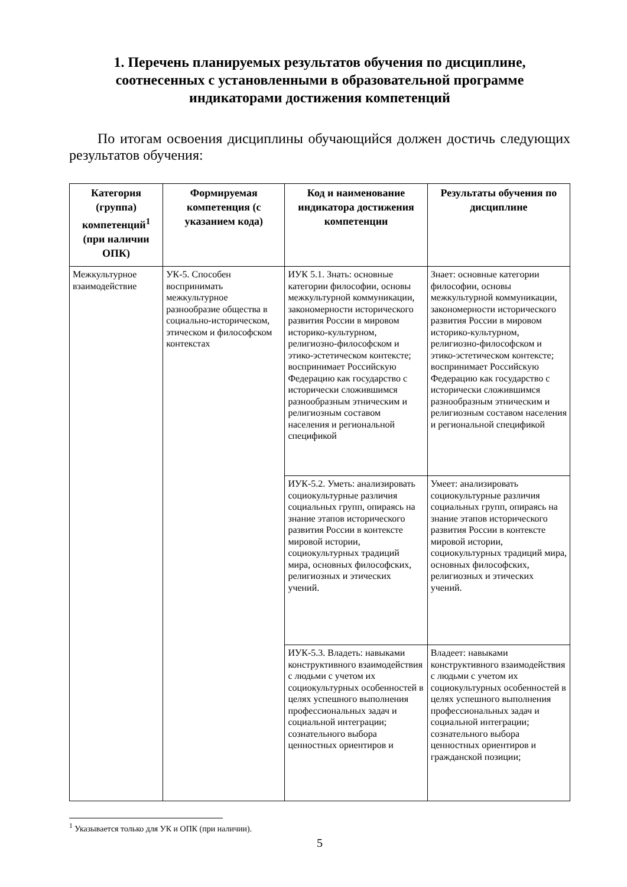1. Перечень планируемых результатов обучения по дисциплине, соотнесенных с установленными в образовательной программе индикаторами достижения компетенций
По итогам освоения дисциплины обучающийся должен достичь следующих результатов обучения:
| Категория (группа) компетенций<sup>1</sup> (при наличии ОПК) | Формируемая компетенция (с указанием кода) | Код и наименование индикатора достижения компетенции | Результаты обучения по дисциплине |
| --- | --- | --- | --- |
| Межкультурное взаимодействие | УК-5. Способен воспринимать межкультурное разнообразие общества в социально-историческом, этическом и философском контекстах | ИУК 5.1. Знать: основные категории философии, основы межкультурной коммуникации, закономерности исторического развития России в мировом историко-культурном, религиозно-философском и этико-эстетическом контексте; воспринимает Российскую Федерацию как государство с исторически сложившимся разнообразным этническим и религиозным составом населения и региональной спецификой | Знает: основные категории философии, основы межкультурной коммуникации, закономерности исторического развития России в мировом историко-культурном, религиозно-философском и этико-эстетическом контексте; воспринимает Российскую Федерацию как государство с исторически сложившимся разнообразным этническим и религиозным составом населения и региональной спецификой |
| | | ИУК-5.2. Уметь: анализировать социокультурные различия социальных групп, опираясь на знание этапов исторического развития России в контексте мировой истории, социокультурных традиций мира, основных философских, религиозных и этических учений. | Умеет: анализировать социокультурные различия социальных групп, опираясь на знание этапов исторического развития России в контексте мировой истории, социокультурных традиций мира, основных философских, религиозных и этических учений. |
| | | ИУК-5.3. Владеть: навыками конструктивного взаимодействия с людьми с учетом их социокультурных особенностей в целях успешного выполнения профессиональных задач и социальной интеграции; сознательного выбора ценностных ориентиров и | Владеет: навыками конструктивного взаимодействия с людьми с учетом их социокультурных особенностей в целях успешного выполнения профессиональных задач и социальной интеграции; сознательного выбора ценностных ориентиров и гражданской позиции; |
<sup>1</sup> Указывается только для УК и ОПК (при наличии).
5